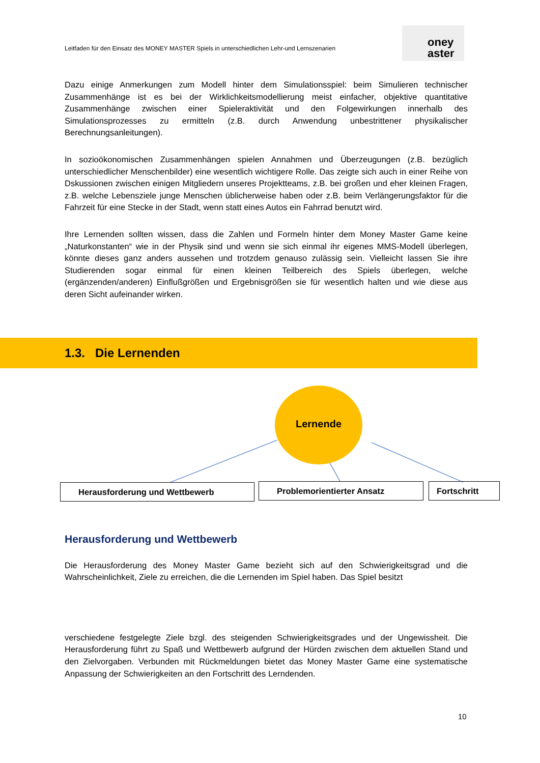Leitfaden für den Einsatz des MONEY MASTER Spiels in unterschiedlichen Lehr-und Lernszenarien
oney
aster
Dazu einige Anmerkungen zum Modell hinter dem Simulationsspiel: beim Simulieren technischer Zusammenhänge ist es bei der Wirklichkeitsmodellierung meist einfacher, objektive quantitative Zusammenhänge zwischen einer Spieleraktivität und den Folgewirkungen innerhalb des Simulationsprozesses zu ermitteln (z.B. durch Anwendung unbestrittener physikalischer Berechnungsanleitungen).
In sozioökonomischen Zusammenhängen spielen Annahmen und Überzeugungen (z.B. bezüglich unterschiedlicher Menschenbilder) eine wesentlich wichtigere Rolle. Das zeigte sich auch in einer Reihe von Dskussionen zwischen einigen Mitgliedern unseres Projektteams, z.B. bei großen und eher kleinen Fragen, z.B. welche Lebensziele junge Menschen üblicherweise haben oder z.B. beim Verlängerungsfaktor für die Fahrzeit für eine Stecke in der Stadt, wenn statt eines Autos ein Fahrrad benutzt wird.
Ihre Lernenden sollten wissen, dass die Zahlen und Formeln hinter dem Money Master Game keine „Naturkonstanten“ wie in der Physik sind und wenn sie sich einmal ihr eigenes MMS-Modell überlegen, könnte dieses ganz anders aussehen und trotzdem genauso zulässig sein. Vielleicht lassen Sie ihre Studierenden sogar einmal für einen kleinen Teilbereich des Spiels überlegen, welche (ergänzenden/anderen) Einflußgrößen und Ergebnisgrößen sie für wesentlich halten und wie diese aus deren Sicht aufeinander wirken.
1.3. Die Lernenden
Lernende
Herausforderung und Wettbewerb Problemorientierter Ansatz Fortschritt
Herausforderung und Wettbewerb
Die Herausforderung des Money Master Game bezieht sich auf den Schwierigkeitsgrad und die Wahrscheinlichkeit, Ziele zu erreichen, die die Lernenden im Spiel haben. Das Spiel besitzt
verschiedene festgelegte Ziele bzgl. des steigenden Schwierigkeitsgrades und der Ungewissheit. Die Herausforderung führt zu Spaß und Wettbewerb aufgrund der Hürden zwischen dem aktuellen Stand und den Zielvorgaben. Verbunden mit Rückmeldungen bietet das Money Master Game eine systematische Anpassung der Schwierigkeiten an den Fortschritt des Lerndenden.
10